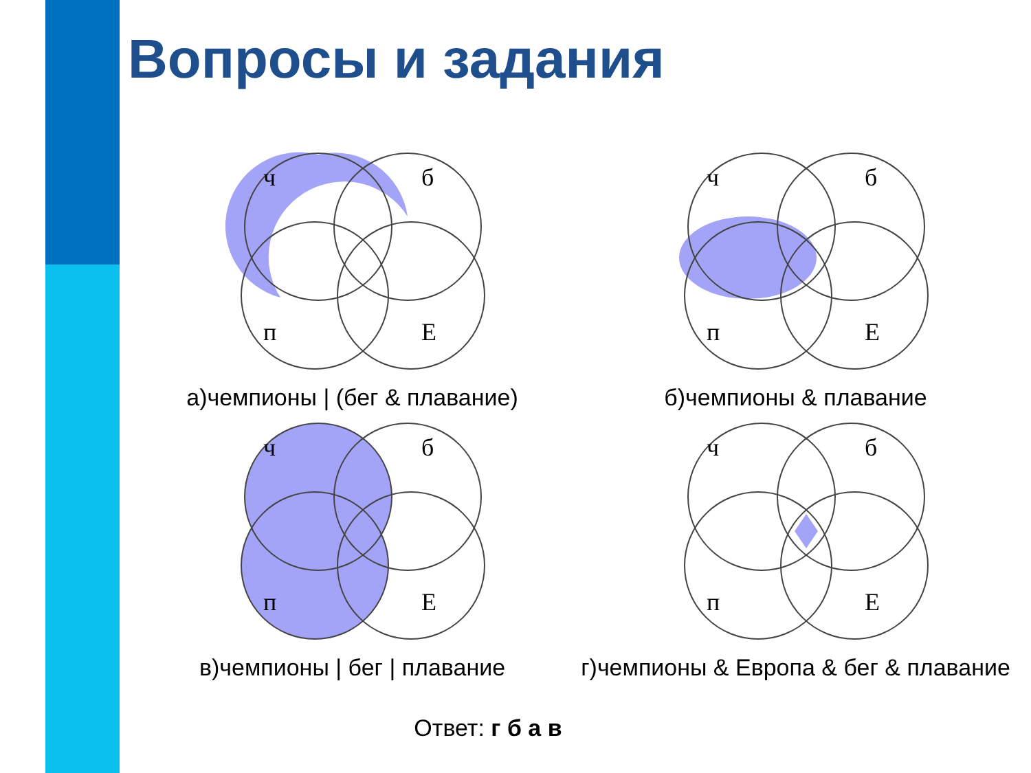Вопросы и задания
ч
б
п
Е
а)чемпионы | (бег & плавание)
ч
б
п
Е
б)чемпионы & плавание
ч
б
п
Е
в)чемпионы | бег | плавание
ч
б
п
Е
г)чемпионы & Европа & бег & плавание
Ответ: г б а в